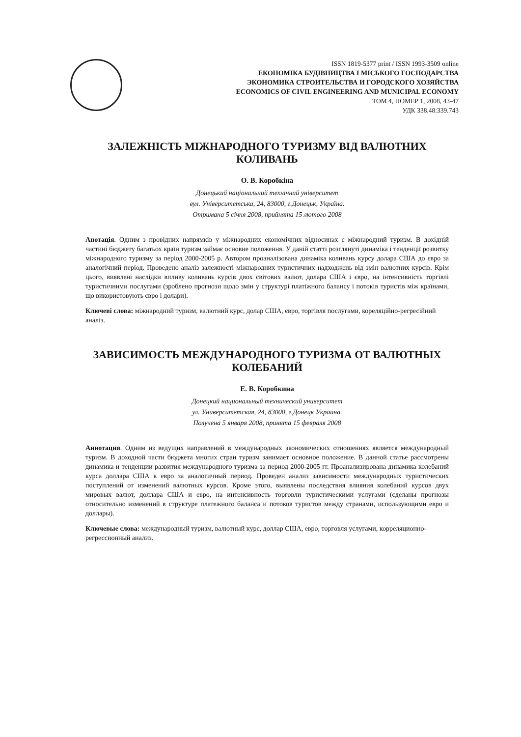ISSN 1819-5377 print / ISSN 1993-3509 online
ЕКОНОМІКА БУДІВНИЦТВА І МІСЬКОГО ГОСПОДАРСТВА
ЭКОНОМИКА СТРОИТЕЛЬСТВА И ГОРОДСКОГО ХОЗЯЙСТВА
ECONOMICS OF CIVIL ENGINEERING AND MUNICIPAL ECONOMY
ТОМ 4, НОМЕР 1, 2008, 43-47
УДК 338.48:339.743
ЗАЛЕЖНІСТЬ МІЖНАРОДНОГО ТУРИЗМУ ВІД ВАЛЮТНИХ КОЛИВАНЬ
О. В. Коробкіна
Донецький національний технічний університет
вул. Університетська, 24, 83000, г.Донецьк, Україна.
Отримана 5 січня 2008, прийнята 15 лютого 2008
Анотація. Одним з провідних напрямків у міжнародних економічних відносинах є міжнародний туризм. В дохідній частині бюджету багатьох країн туризм займає основне положення. У даній статті розглянуті динаміка і тенденції розвитку міжнародного туризму за період 2000-2005 р. Автором проаналізована динаміка коливань курсу долара США до євро за аналогічний період. Проведено аналіз залежності міжнародних туристичних надходжень від змін валютних курсів. Крім цього, виявлені наслідки впливу коливань курсів двох світових валют, долара США і євро, на інтенсивність торгівлі туристичними послугами (зроблено прогнози щодо змін у структурі платіжного балансу і потоків туристів між країнами, що використовують євро і долари).
Ключеві слова: міжнародний туризм, валютний курс, долар США, євро, торгівля послугами, кореляційно-регресійний аналіз.
ЗАВИСИМОСТЬ МЕЖДУНАРОДНОГО ТУРИЗМА ОТ ВАЛЮТНЫХ КОЛЕБАНИЙ
Е. В. Коробкина
Донецкий национальный технический университет
ул. Университетская, 24, 83000, г.Донецк Украина.
Получена 5 января 2008, принята 15 февраля 2008
Аннотация. Одним из ведущих направлений в международных экономических отношениях является международный туризм. В доходной части бюджета многих стран туризм занимает основное положение. В данной статье рассмотрены динамика и тенденции развития международного туризма за период 2000-2005 гг. Проанализирована динамика колебаний курса доллара США к евро за аналогичный период. Проведен анализ зависимости международных туристических поступлений от изменений валютных курсов. Кроме этого, выявлены последствия влияния колебаний курсов двух мировых валют, доллара США и евро, на интенсивность торговли туристическими услугами (сделаны прогнозы относительно изменений в структуре платежного баланса и потоков туристов между странами, использующими евро и доллары).
Ключевые слова: международный туризм, валютный курс, доллар США, евро, торговля услугами, корреляционно-регрессионный анализ.